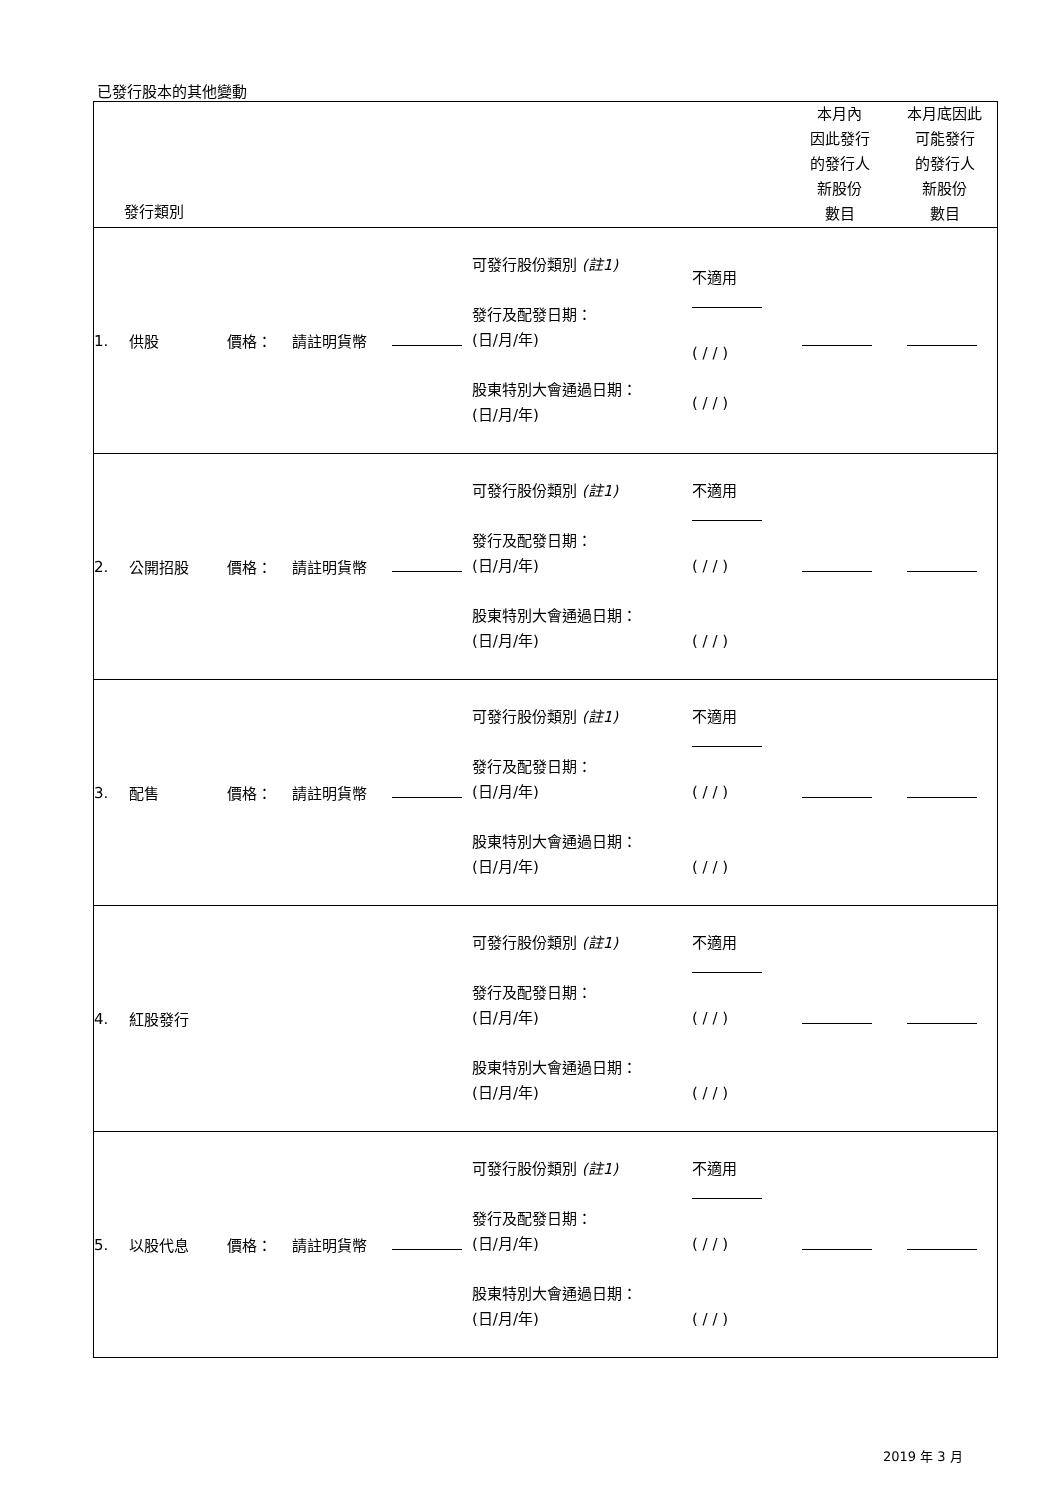已發行股本的其他變動
| 發行類別 本月內 因此發行 的發行人 新股份 數目 本月底因此 可能發行 的發行人 新股份 數目 |
| 1. 供股 價格： 請註明貨幣 可發行股份類別 (註1) 發行及配發日期： (日/月/年) 股東特別大會通過日期： (日/月/年) 不適用 ( / / ) ( / / ) |
| 2. 公開招股 價格： 請註明貨幣 可發行股份類別 (註1) 發行及配發日期： (日/月/年) 股東特別大會通過日期： (日/月/年) 不適用 ( / / ) ( / / ) |
| 3. 配售 價格： 請註明貨幣 可發行股份類別 (註1) 發行及配發日期： (日/月/年) 股東特別大會通過日期： (日/月/年) 不適用 ( / / ) ( / / ) |
| 4. 紅股發行 可發行股份類別 (註1) 發行及配發日期： (日/月/年) 股東特別大會通過日期： (日/月/年) 不適用 ( / / ) ( / / ) |
| 5. 以股代息 價格： 請註明貨幣 可發行股份類別 (註1) 發行及配發日期： (日/月/年) 股東特別大會通過日期： (日/月/年) 不適用 ( / / ) ( / / ) |
2019 年 3 月